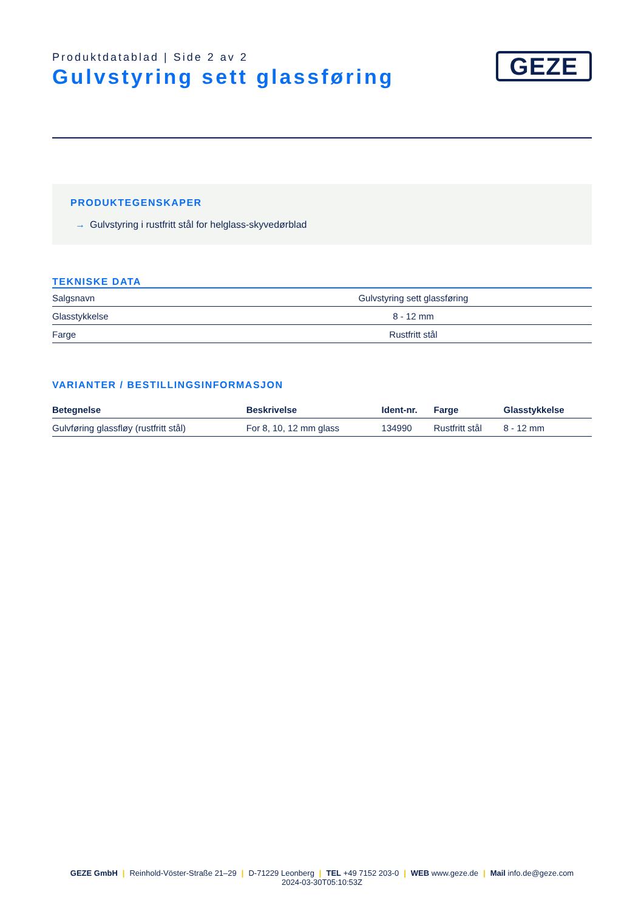Produktdatablad | Side 2 av 2
Gulvstyring sett glassføring
GEZE
PRODUKTEGENSKAPER
→ Gulvstyring i rustfritt stål for helglass-skyvedørblad
TEKNISKE DATA
| Salgsnavn | Gulvstyring sett glassføring |
| Glasstykkelse | 8 - 12 mm |
| Farge | Rustfritt stål |
VARIANTER / BESTILLINGSINFORMASJON
| Betegnelse | Beskrivelse | Ident-nr. | Farge | Glasstykkelse |
| --- | --- | --- | --- | --- |
| Gulvføring glassfløy (rustfritt stål) | For 8, 10, 12 mm glass | 134990 | Rustfritt stål | 8 - 12 mm |
GEZE GmbH | Reinhold-Vöster-Straße 21–29 | D-71229 Leonberg | TEL +49 7152 203-0 | WEB www.geze.de | Mail info.de@geze.com
2024-03-30T05:10:53Z